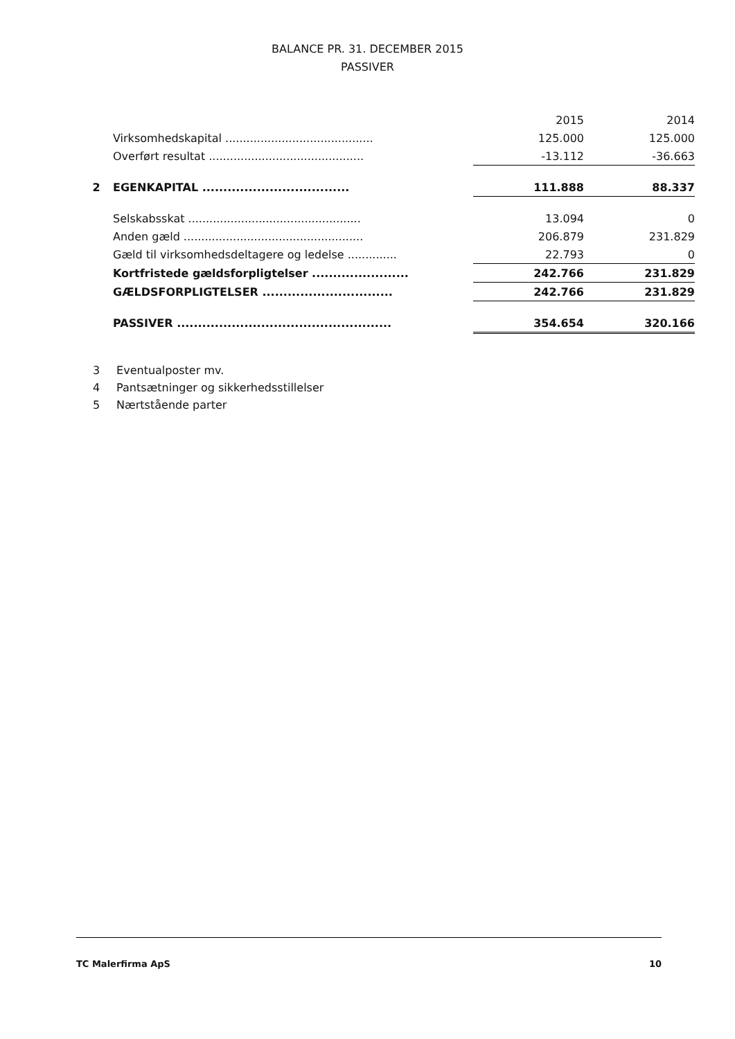BALANCE PR. 31. DECEMBER 2015
PASSIVER
| | | 2015 | 2014 |
| | Virksomhedskapital .......................................... | 125.000 | 125.000 |
| | Overført resultat ............................................ | -13.112 | -36.663 |
| 2 | EGENKAPITAL ................................... | 111.888 | 88.337 |
| | Selskabsskat ................................................. | 13.094 | 0 |
| | Anden gæld ................................................... | 206.879 | 231.829 |
| | Gæld til virksomhedsdeltagere og ledelse .............. | 22.793 | 0 |
| | Kortfristede gældsforpligtelser ....................... | 242.766 | 231.829 |
| | GÆLDSFORPLIGTELSER ............................... | 242.766 | 231.829 |
| | PASSIVER ................................................... | 354.654 | 320.166 |
3 Eventualposter mv.
4 Pantsætninger og sikkerhedsstillelser
5 Nærtstående parter
TC Malerfirma ApS 10